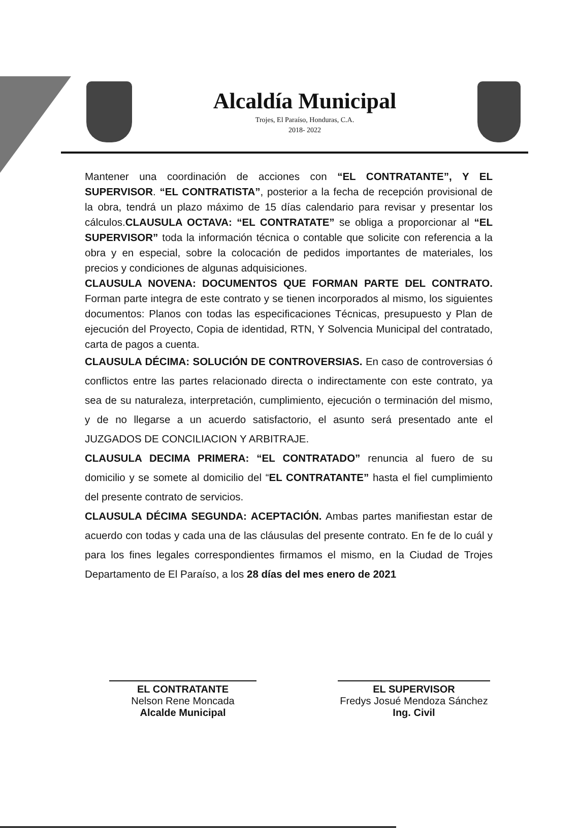Alcaldía Municipal
Trojes, El Paraíso, Honduras, C.A.
2018- 2022
Mantener una coordinación de acciones con “EL CONTRATANTE”, Y EL SUPERVISOR. “EL CONTRATISTA”, posterior a la fecha de recepción provisional de la obra, tendrá un plazo máximo de 15 días calendario para revisar y presentar los cálculos.CLAUSULA OCTAVA: “EL CONTRATATE” se obliga a proporcionar al “EL SUPERVISOR” toda la información técnica o contable que solicite con referencia a la obra y en especial, sobre la colocación de pedidos importantes de materiales, los precios y condiciones de algunas adquisiciones.
CLAUSULA NOVENA: DOCUMENTOS QUE FORMAN PARTE DEL CONTRATO. Forman parte integra de este contrato y se tienen incorporados al mismo, los siguientes documentos: Planos con todas las especificaciones Técnicas, presupuesto y Plan de ejecución del Proyecto, Copia de identidad, RTN, Y Solvencia Municipal del contratado, carta de pagos a cuenta.
CLAUSULA DÉCIMA: SOLUCIÓN DE CONTROVERSIAS. En caso de controversias ó conflictos entre las partes relacionado directa o indirectamente con este contrato, ya sea de su naturaleza, interpretación, cumplimiento, ejecución o terminación del mismo, y de no llegarse a un acuerdo satisfactorio, el asunto será presentado ante el JUZGADOS DE CONCILIACION Y ARBITRAJE.
CLAUSULA DECIMA PRIMERA: “EL CONTRATADO” renuncia al fuero de su domicilio y se somete al domicilio del “EL CONTRATANTE” hasta el fiel cumplimiento del presente contrato de servicios.
CLAUSULA DÉCIMA SEGUNDA: ACEPTACIÓN. Ambas partes manifiestan estar de acuerdo con todas y cada una de las cláusulas del presente contrato. En fe de lo cuál y para los fines legales correspondientes firmamos el mismo, en la Ciudad de Trojes Departamento de El Paraíso, a los 28 días del mes enero de 2021
EL CONTRATANTE
Nelson Rene Moncada
Alcalde Municipal
EL SUPERVISOR
Fredys Josué Mendoza Sánchez
Ing. Civil